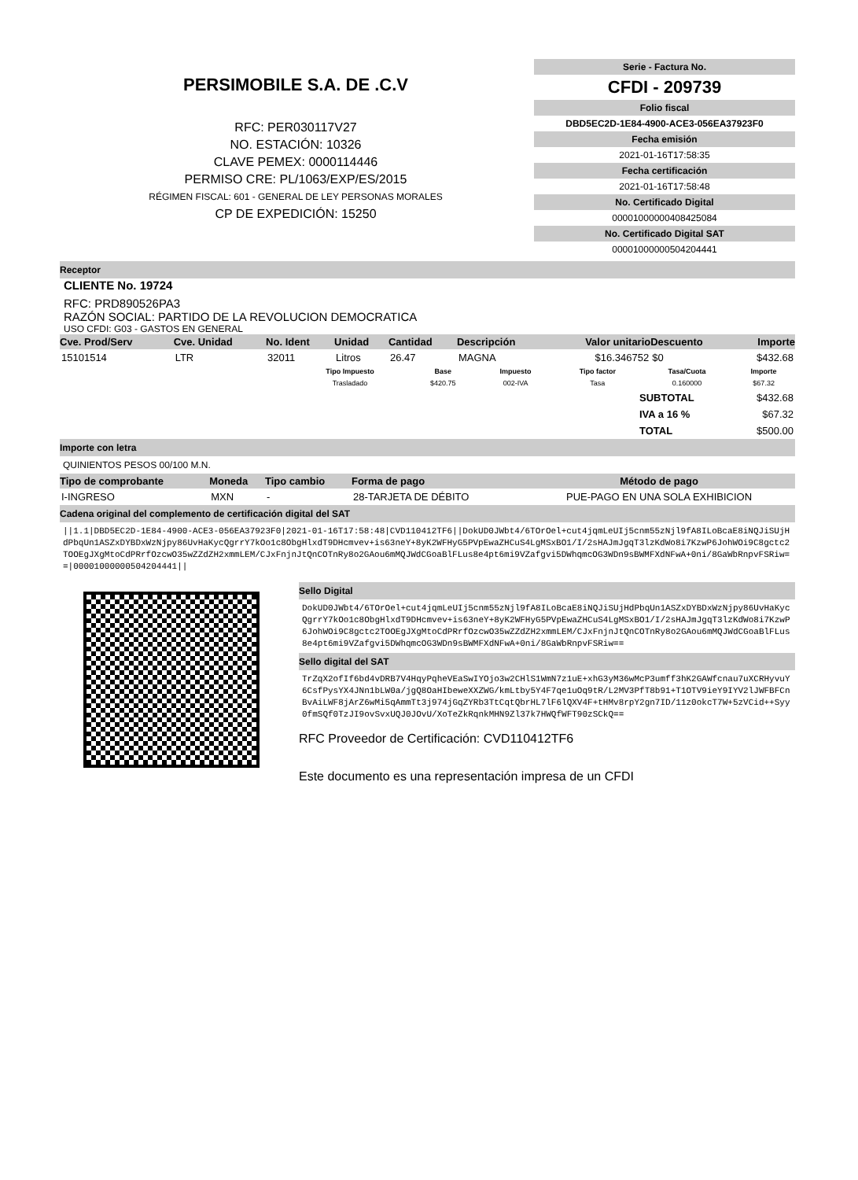PERSIMOBILE S.A. DE .C.V
RFC: PER030117V27
NO. ESTACIÓN: 10326
CLAVE PEMEX: 0000114446
PERMISO CRE: PL/1063/EXP/ES/2015
RÉGIMEN FISCAL: 601 - GENERAL DE LEY PERSONAS MORALES
CP DE EXPEDICIÓN: 15250
Serie - Factura No.
CFDI - 209739
Folio fiscal
DBD5EC2D-1E84-4900-ACE3-056EA37923F0
Fecha emisión
2021-01-16T17:58:35
Fecha certificación
2021-01-16T17:58:48
No. Certificado Digital
00001000000408425084
No. Certificado Digital SAT
00001000000504204441
Receptor
CLIENTE No. 19724
RFC: PRD890526PA3
RAZÓN SOCIAL: PARTIDO DE LA REVOLUCION DEMOCRATICA
USO CFDI: G03 - GASTOS EN GENERAL
| Cve. Prod/Serv | Cve. Unidad | No. Ident | Unidad | Cantidad | Descripción | Valor unitario | Descuento | Importe |
| --- | --- | --- | --- | --- | --- | --- | --- | --- |
| 15101514 | LTR | 32011 | Litros | 26.47 | MAGNA | $16.346752 | $0 | $432.68 |
| Tipo Impuesto | Base | Impuesto | Tipo factor | Tasa/Cuota | Importe |
| --- | --- | --- | --- | --- | --- |
| Trasladado | $420.75 | 002-IVA | Tasa | 0.160000 | $67.32 |
| SUBTOTAL | $432.68 |
| IVA a 16 % | $67.32 |
| TOTAL | $500.00 |
Importe con letra
QUINIENTOS PESOS 00/100 M.N.
| Tipo de comprobante | Moneda | Tipo cambio | Forma de pago | Método de pago |
| --- | --- | --- | --- | --- |
| I-INGRESO | MXN | - | 28-TARJETA DE DÉBITO | PUE-PAGO EN UNA SOLA EXHIBICION |
Cadena original del complemento de certificación digital del SAT
||1.1|DBD5EC2D-1E84-4900-ACE3-056EA37923F0|2021-01-16T17:58:48|CVD110412TF6||DokUD0JWbt4/6TOrOel+cut4jqmLeUIj5cnm55zNjl9fA8ILoBcaE8iNQJiSUjHdPbqUn1ASZxDYBDxWzNjpy86UvHaKycQgrrY7kOo1c8ObgHlxdT9DHcmvev+is63neY+8yK2WFHyG5PVpEwaZHCuS4LgMSxBO1/I/2sHAJmJgqT3lzKdWo8i7KzwP6JohWOi9C8gctc2TOOEgJXgMtoCdPRrfOzcwO35wZZdZH2xmmLEM/CJxFnjnJtQnCOTnRy8o2GAou6mMQJWdCGoaBlFLus8e4pt6mi9VZafgvi5DWhqmcOG3WDn9sBWMFXdNFwA+0ni/8GaWbRnpvFSRiw==|00001000000504204441||
Sello Digital
DokUD0JWbt4/6TOrOel+cut4jqmLeUIj5cnm55zNjl9fA8ILoBcaE8iNQJiSUjHdPbqUn1ASZxDYBDxWzNjpy86UvHaKycQgrrY7kOo1c8ObgHlxdT9DHcmvev+is63neY+8yK2WFHyG5PVpEwaZHCuS4LgMSxBO1/I/2sHAJmJgqT3lzKdWo8i7KzwP6JohWOi9C8gctc2TOOEgJXgMtoCdPRrfOzcwO35wZZdZH2xmmLEM/CJxFnjnJtQnCOTnRy8o2GAou6mMQJWdCGoaBlFLus8e4pt6mi9VZafgvi5DWhqmcOG3WDn9sBWMFXdNFwA+0ni/8GaWbRnpvFSRiw==
Sello digital del SAT
TrZqX2ofIf6bd4vDRB7V4HqyPqheVEaSwIYOjo3w2CHlS1WmN7z1uE+xhG3yM36wMcP3umff3hK2GAWfcnau7uXCRHyvuY6CsfPysYX4JNn1bLW0a/jgQ8OaHIbeweXXZWG/kmLtby5Y4F7qe1uOq9tR/L2MV3PfT8b91+T1OTV9ieY9IYV2lJWFBFCnBvAiLWF8jArZ6wMi5qAmmTt3j974jGqZYRb3TtCqtQbrHL7lF6lQXV4F+tHMv8rpY2gn7ID/11z0okcT7W+5zVCid++Syy0fmSQf0TzJI9ovSvxUQJ0JOvU/XoTeZkRqnkMHN9Zl37k7HWQfWFT90zSCkQ==
RFC Proveedor de Certificación: CVD110412TF6
Este documento es una representación impresa de un CFDI